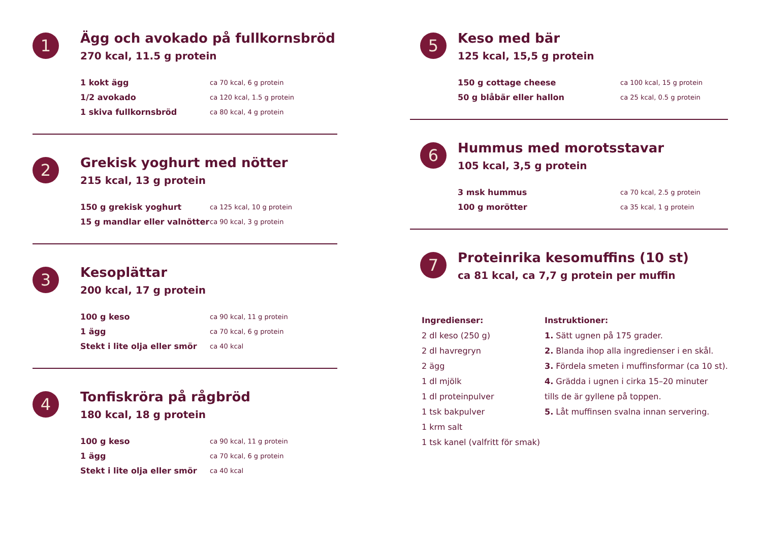1
Ägg och avokado på fullkornsbröd
270 kcal, 11.5 g protein
1 kokt ägg ca 70 kcal, 6 g protein
1/2 avokado ca 120 kcal, 1.5 g protein
1 skiva fullkornsbröd ca 80 kcal, 4 g protein
2
Grekisk yoghurt med nötter
215 kcal, 13 g protein
150 g grekisk yoghurt ca 125 kcal, 10 g protein
15 g mandlar eller valnötter ca 90 kcal, 3 g protein
3
Kesoplättar
200 kcal, 17 g protein
100 g keso ca 90 kcal, 11 g protein
1 ägg ca 70 kcal, 6 g protein
Stekt i lite olja eller smör ca 40 kcal
4
Tonfiskröra på rågbröd
180 kcal, 18 g protein
100 g keso ca 90 kcal, 11 g protein
1 ägg ca 70 kcal, 6 g protein
Stekt i lite olja eller smör ca 40 kcal
5
Keso med bär
125 kcal, 15,5 g protein
150 g cottage cheese ca 100 kcal, 15 g protein
50 g blåbär eller hallon ca 25 kcal, 0.5 g protein
6
Hummus med morotsstavar
105 kcal, 3,5 g protein
3 msk hummus ca 70 kcal, 2.5 g protein
100 g morötter ca 35 kcal, 1 g protein
7
Proteinrika kesomuffins (10 st)
ca 81 kcal, ca 7,7 g protein per muffin
Ingredienser:
2 dl keso (250 g)
2 dl havregryn
2 ägg
1 dl mjölk
1 dl proteinpulver
1 tsk bakpulver
1 krm salt
1 tsk kanel (valfritt för smak)
Instruktioner:
1. Sätt ugnen på 175 grader.
2. Blanda ihop alla ingredienser i en skål.
3. Fördela smeten i muffinsformar (ca 10 st).
4. Grädda i ugnen i cirka 15–20 minuter
tills de är gyllene på toppen.
5. Låt muffinsen svalna innan servering.